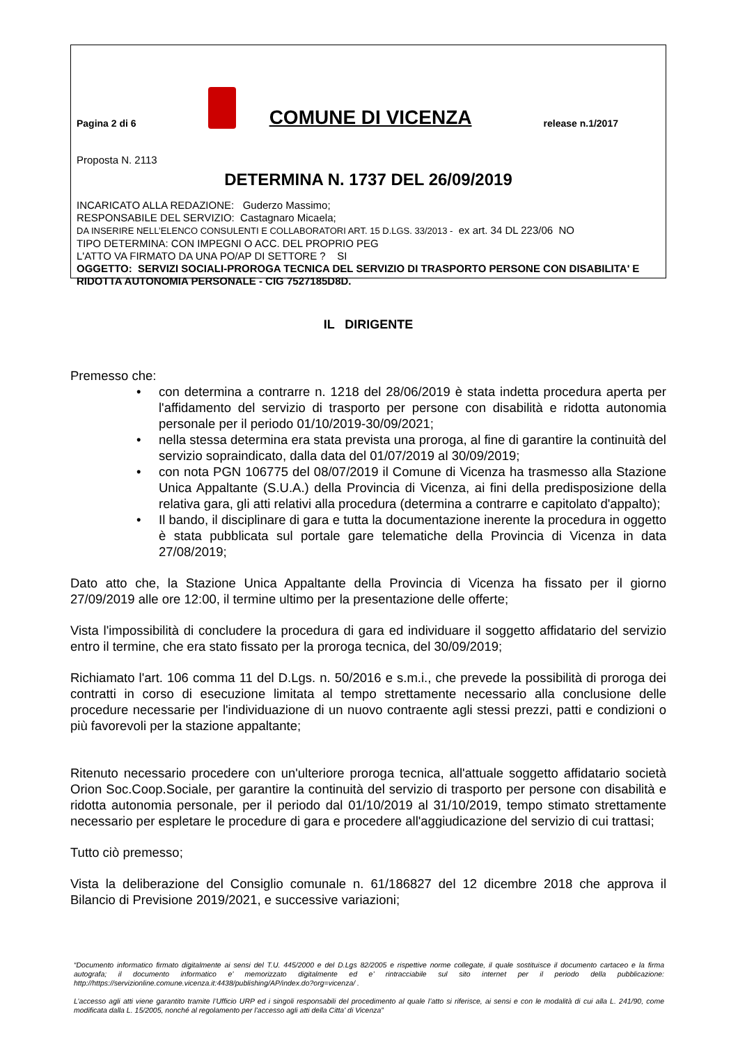Pagina 2 di 6 COMUNE DI VICENZA release n.1/2017
Proposta N. 2113
DETERMINA N. 1737 DEL 26/09/2019
INCARICATO ALLA REDAZIONE: Guderzo Massimo;
RESPONSABILE DEL SERVIZIO: Castagnaro Micaela;
DA INSERIRE NELL’ELENCO CONSULENTI E COLLABORATORI ART. 15 D.LGS. 33/2013 - ex art. 34 DL 223/06 NO
TIPO DETERMINA: CON IMPEGNI O ACC. DEL PROPRIO PEG
L'ATTO VA FIRMATO DA UNA PO/AP DI SETTORE ? SI
OGGETTO: SERVIZI SOCIALI-PROROGA TECNICA DEL SERVIZIO DI TRASPORTO PERSONE CON DISABILITA' E RIDOTTA AUTONOMIA PERSONALE - CIG 7527185D8D.
IL DIRIGENTE
Premesso che:
• con determina a contrarre n. 1218 del 28/06/2019 è stata indetta procedura aperta per l'affidamento del servizio di trasporto per persone con disabilità e ridotta autonomia personale per il periodo 01/10/2019-30/09/2021;
• nella stessa determina era stata prevista una proroga, al fine di garantire la continuità del servizio sopraindicato, dalla data del 01/07/2019 al 30/09/2019;
• con nota PGN 106775 del 08/07/2019 il Comune di Vicenza ha trasmesso alla Stazione Unica Appaltante (S.U.A.) della Provincia di Vicenza, ai fini della predisposizione della relativa gara, gli atti relativi alla procedura (determina a contrarre e capitolato d'appalto);
• Il bando, il disciplinare di gara e tutta la documentazione inerente la procedura in oggetto è stata pubblicata sul portale gare telematiche della Provincia di Vicenza in data 27/08/2019;
Dato atto che, la Stazione Unica Appaltante della Provincia di Vicenza ha fissato per il giorno 27/09/2019 alle ore 12:00, il termine ultimo per la presentazione delle offerte;
Vista l'impossibilità di concludere la procedura di gara ed individuare il soggetto affidatario del servizio entro il termine, che era stato fissato per la proroga tecnica, del 30/09/2019;
Richiamato l'art. 106 comma 11 del D.Lgs. n. 50/2016 e s.m.i., che prevede la possibilità di proroga dei contratti in corso di esecuzione limitata al tempo strettamente necessario alla conclusione delle procedure necessarie per l'individuazione di un nuovo contraente agli stessi prezzi, patti e condizioni o più favorevoli per la stazione appaltante;
Ritenuto necessario procedere con un'ulteriore proroga tecnica, all'attuale soggetto affidatario società Orion Soc.Coop.Sociale, per garantire la continuità del servizio di trasporto per persone con disabilità e ridotta autonomia personale, per il periodo dal 01/10/2019 al 31/10/2019, tempo stimato strettamente necessario per espletare le procedure di gara e procedere all'aggiudicazione del servizio di cui trattasi;
Tutto ciò premesso;
Vista la deliberazione del Consiglio comunale n. 61/186827 del 12 dicembre 2018 che approva il Bilancio di Previsione 2019/2021, e successive variazioni;
“Documento informatico firmato digitalmente ai sensi del T.U. 445/2000 e del D.Lgs 82/2005 e rispettive norme collegate, il quale sostituisce il documento cartaceo e la firma autografa; il documento informatico e’ memorizzato digitalmente ed e’ rintracciabile sul sito internet per il periodo della pubblicazione: http://https://servizionline.comune.vicenza.it:4438/publishing/AP/index.do?org=vicenza/ .
L’accesso agli atti viene garantito tramite l’Ufficio URP ed i singoli responsabili del procedimento al quale l’atto si riferisce, ai sensi e con le modalità di cui alla L. 241/90, come modificata dalla L. 15/2005, nonché al regolamento per l’accesso agli atti della Citta' di Vicenza”